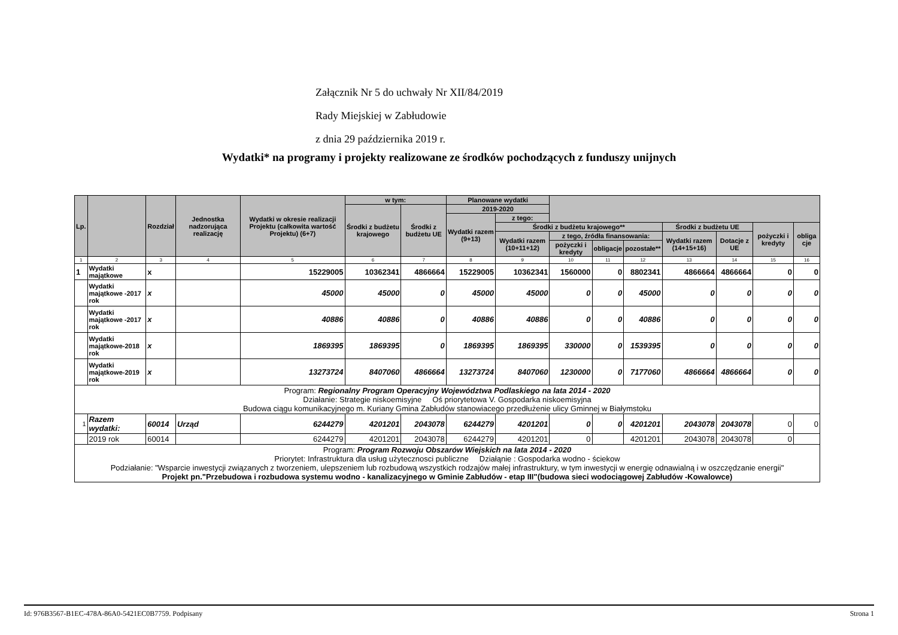Załącznik Nr 5 do uchwały Nr XII/84/2019
Rady Miejskiej w Zabłudowie
z dnia 29 października 2019 r.
Wydatki* na programy i projekty realizowane ze środków pochodzących z funduszy unijnych
| Lp. | | Rozdział | Jednostka nadzorująca realizację | Wydatki w okresie realizacji Projektu (całkowita wartość Projektu) (6+7) | w tym: | | Planowane wydatki | | | | | | | | |
| --- | --- | --- | --- | --- | --- | --- | --- | --- | --- | --- | --- | --- | --- | --- | --- |
| | | | | | Środki z budżetu krajowego | Środki z budżetu UE | 2019-2020 | | | | | | | | |
| | | | | | | | Wydatki razem (9+13) | z tego: | | | | | | | |
| | | | | | | | | Środki z budżetu krajowego** | | | | Środki z budżetu UE | | pożyczki i kredyty | obliga cje |
| | | | | | | | | Wydatki razem (10+11+12) | z tego, źródła finansowania: | | | Wydatki razem (14+15+16) | Dotacje z UE | | |
| | | | | | | | | | pożyczki i kredyty | obligacje | pozostałe** | | | | |
| 1 | 2 | 3 | 4 | 5 | 6 | 7 | 8 | 9 | 10 | 11 | 12 | 13 | 14 | 15 | 16 |
| 1 | Wydatki majątkowe | x | | 15229005 | 10362341 | 4866664 | 15229005 | 10362341 | 1560000 | 0 | 8802341 | 4866664 | 4866664 | 0 | 0 |
| | Wydatki majątkowe -2017 rok | x | | 45000 | 45000 | 0 | 45000 | 45000 | 0 | 0 | 45000 | 0 | 0 | 0 | 0 |
| | Wydatki majątkowe -2017 rok | x | | 40886 | 40886 | 0 | 40886 | 40886 | 0 | 0 | 40886 | 0 | 0 | 0 | 0 |
| | Wydatki majątkowe-2018 rok | x | | 1869395 | 1869395 | 0 | 1869395 | 1869395 | 330000 | 0 | 1539395 | 0 | 0 | 0 | 0 |
| | Wydatki majątkowe-2019 rok | x | | 13273724 | 8407060 | 4866664 | 13273724 | 8407060 | 1230000 | 0 | 7177060 | 4866664 | 4866664 | 0 | 0 |
| Program: Regionalny Program Operacyjny Województwa Podlaskiego na lata 2014 - 2020 Działanie: Strategie niskoemisyjne Oś priorytetowa V. Gospodarka niskoemisyjna Budowa ciągu komunikacyjnego m. Kuriany Gmina Zabłudów stanowiacego przedłużenie ulicy Gminnej w Białymstoku | | | | | | | | | | | | | | | |
| 1 | Razem wydatki: | 60014 | Urząd | 6244279 | 4201201 | 2043078 | 6244279 | 4201201 | 0 | 0 | 4201201 | 2043078 | 2043078 | 0 | 0 |
| | 2019 rok | 60014 | | 6244279 | 4201201 | 2043078 | 6244279 | 4201201 | 0 | | 4201201 | 2043078 | 2043078 | 0 | |
| Program: Program Rozwoju Obszarów Wiejskich na lata 2014 - 2020 Priorytet: Infrastruktura dla usług użytecznosci publiczne Działąnie : Gospodarka wodno - ściekow Podziałanie: "Wsparcie inwestycji związanych z tworzeniem, ulepszeniem lub rozbudową wszystkich rodzajów małej infrastruktury, w tym inwestycji w energię odnawialną i w oszczędzanie energii" Projekt pn."Przebudowa i rozbudowa systemu wodno - kanalizacyjnego w Gminie Zabłudów - etap III"(budowa sieci wodociągowej Zabłudów -Kowalowce) | | | | | | | | | | | | | | | |
Id: 976B3567-B1EC-478A-86A0-5421EC0B7759. Podpisany Strona 1